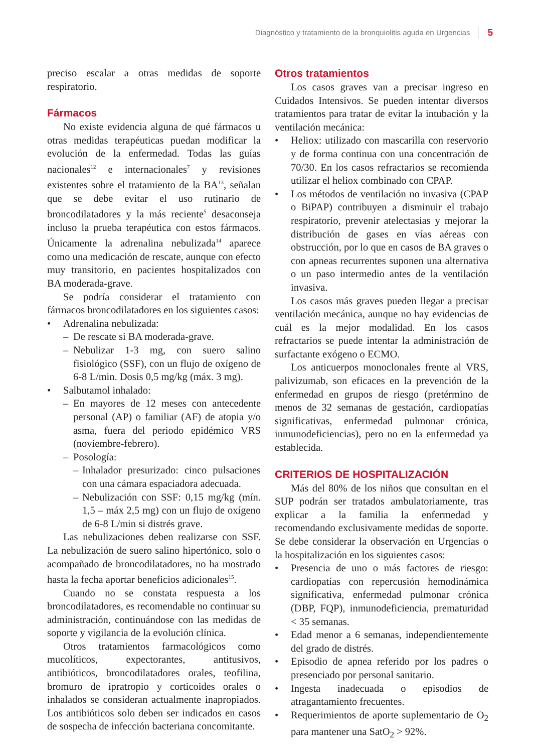Diagnóstico y tratamiento de la bronquiolitis aguda en Urgencias 5
preciso escalar a otras medidas de soporte respiratorio.
Fármacos
No existe evidencia alguna de qué fármacos u otras medidas terapéuticas puedan modificar la evolución de la enfermedad. Todas las guías nacionales<sup>12</sup> e internacionales<sup>7</sup> y revisiones existentes sobre el tratamiento de la BA<sup>13</sup>, señalan que se debe evitar el uso rutinario de broncodilatadores y la más reciente<sup>5</sup> desaconseja incluso la prueba terapéutica con estos fármacos. Únicamente la adrenalina nebulizada<sup>14</sup> aparece como una medicación de rescate, aunque con efecto muy transitorio, en pacientes hospitalizados con BA moderada-grave.
Se podría considerar el tratamiento con fármacos broncodilatadores en los siguientes casos:
• Adrenalina nebulizada:
– De rescate si BA moderada-grave.
– Nebulizar 1-3 mg, con suero salino fisiológico (SSF), con un flujo de oxígeno de 6-8 L/min. Dosis 0,5 mg/kg (máx. 3 mg).
• Salbutamol inhalado:
– En mayores de 12 meses con antecedente personal (AP) o familiar (AF) de atopia y/o asma, fuera del periodo epidémico VRS (noviembre-febrero).
– Posología:
– Inhalador presurizado: cinco pulsaciones con una cámara espaciadora adecuada.
– Nebulización con SSF: 0,15 mg/kg (mín. 1,5 – máx 2,5 mg) con un flujo de oxígeno de 6-8 L/min si distrés grave.
Las nebulizaciones deben realizarse con SSF. La nebulización de suero salino hipertónico, solo o acompañado de broncodilatadores, no ha mostrado hasta la fecha aportar beneficios adicionales<sup>15</sup>.
Cuando no se constata respuesta a los broncodilatadores, es recomendable no continuar su administración, continuándose con las medidas de soporte y vigilancia de la evolución clínica.
Otros tratamientos farmacológicos como mucolíticos, expectorantes, antitusivos, antibióticos, broncodilatadores orales, teofilina, bromuro de ipratropio y corticoides orales o inhalados se consideran actualmente inapropiados. Los antibióticos solo deben ser indicados en casos de sospecha de infección bacteriana concomitante.
Otros tratamientos
Los casos graves van a precisar ingreso en Cuidados Intensivos. Se pueden intentar diversos tratamientos para tratar de evitar la intubación y la ventilación mecánica:
• Heliox: utilizado con mascarilla con reservorio y de forma continua con una concentración de 70/30. En los casos refractarios se recomienda utilizar el heliox combinado con CPAP.
• Los métodos de ventilación no invasiva (CPAP o BiPAP) contribuyen a disminuir el trabajo respiratorio, prevenir atelectasias y mejorar la distribución de gases en vías aéreas con obstrucción, por lo que en casos de BA graves o con apneas recurrentes suponen una alternativa o un paso intermedio antes de la ventilación invasiva.
Los casos más graves pueden llegar a precisar ventilación mecánica, aunque no hay evidencias de cuál es la mejor modalidad. En los casos refractarios se puede intentar la administración de surfactante exógeno o ECMO.
Los anticuerpos monoclonales frente al VRS, palivizumab, son eficaces en la prevención de la enfermedad en grupos de riesgo (pretérmino de menos de 32 semanas de gestación, cardiopatías significativas, enfermedad pulmonar crónica, inmunodeficiencias), pero no en la enfermedad ya establecida.
CRITERIOS DE HOSPITALIZACIÓN
Más del 80% de los niños que consultan en el SUP podrán ser tratados ambulatoriamente, tras explicar a la familia la enfermedad y recomendando exclusivamente medidas de soporte. Se debe considerar la observación en Urgencias o la hospitalización en los siguientes casos:
• Presencia de uno o más factores de riesgo: cardiopatías con repercusión hemodinámica significativa, enfermedad pulmonar crónica (DBP, FQP), inmunodeficiencia, prematuridad < 35 semanas.
• Edad menor a 6 semanas, independientemente del grado de distrés.
• Episodio de apnea referido por los padres o presenciado por personal sanitario.
• Ingesta inadecuada o episodios de atragantamiento frecuentes.
• Requerimientos de aporte suplementario de O<sub>2</sub> para mantener una SatO<sub>2</sub> > 92%.